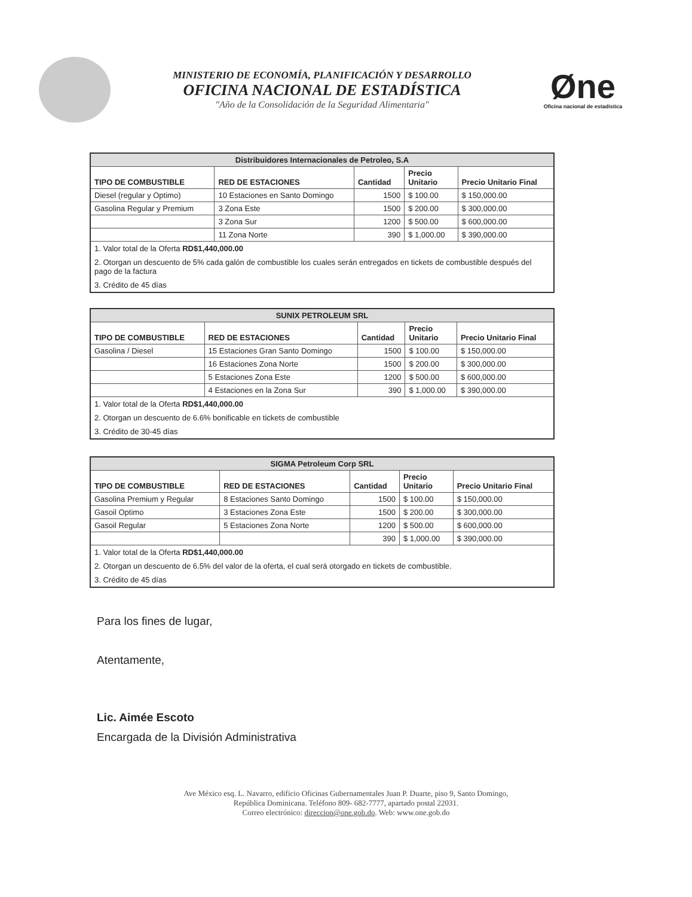MINISTERIO DE ECONOMÍA, PLANIFICACIÓN Y DESARROLLO
OFICINA NACIONAL DE ESTADÍSTICA
"Año de la Consolidación de la Seguridad Alimentaria"
Øne
Oficina nacional de estadística
| Distribuidores Internacionales de Petroleo, S.A | | | | |
| --- | --- | --- | --- | --- |
| TIPO DE COMBUSTIBLE | RED DE ESTACIONES | Cantidad | Precio Unitario | Precio Unitario Final |
| Diesel (regular y Optimo) | 10 Estaciones en Santo Domingo | 1500 | $ 100.00 | $ 150,000.00 |
| Gasolina Regular y Premium | 3 Zona Este | 1500 | $ 200.00 | $ 300,000.00 |
| | 3 Zona Sur | 1200 | $ 500.00 | $ 600,000.00 |
| | 11 Zona Norte | 390 | $ 1,000.00 | $ 390,000.00 |
| 1. Valor total de la Oferta RD$1,440,000.00 | | | | |
| 2. Otorgan un descuento de 5% cada galón de combustible los cuales serán entregados en tickets de combustible después del pago de la factura | | | | |
| 3. Crédito de 45 días | | | | |
| SUNIX PETROLEUM SRL | | | | |
| --- | --- | --- | --- | --- |
| TIPO DE COMBUSTIBLE | RED DE ESTACIONES | Cantidad | Precio Unitario | Precio Unitario Final |
| Gasolina / Diesel | 15 Estaciones Gran Santo Domingo | 1500 | $ 100.00 | $ 150,000.00 |
| | 16 Estaciones Zona Norte | 1500 | $ 200.00 | $ 300,000.00 |
| | 5 Estaciones Zona Este | 1200 | $ 500.00 | $ 600,000.00 |
| | 4 Estaciones en la Zona Sur | 390 | $ 1,000.00 | $ 390,000.00 |
| 1. Valor total de la Oferta RD$1,440,000.00 | | | | |
| 2. Otorgan un descuento de 6.6% bonificable en tickets de combustible | | | | |
| 3. Crédito de 30-45 días | | | | |
| SIGMA Petroleum Corp SRL | | | | |
| --- | --- | --- | --- | --- |
| TIPO DE COMBUSTIBLE | RED DE ESTACIONES | Cantidad | Precio Unitario | Precio Unitario Final |
| Gasolina Premium y Regular | 8 Estaciones Santo Domingo | 1500 | $ 100.00 | $ 150,000.00 |
| Gasoil Optimo | 3 Estaciones Zona Este | 1500 | $ 200.00 | $ 300,000.00 |
| Gasoil Regular | 5 Estaciones Zona Norte | 1200 | $ 500.00 | $ 600,000.00 |
| | | 390 | $ 1,000.00 | $ 390,000.00 |
| 1. Valor total de la Oferta RD$1,440,000.00 | | | | |
| 2. Otorgan un descuento de 6.5% del valor de la oferta, el cual será otorgado en tickets de combustible. | | | | |
| 3. Crédito de 45 días | | | | |
Para los fines de lugar,
Atentamente,
Lic. Aimée Escoto
Encargada de la División Administrativa
Ave México esq. L. Navarro, edificio Oficinas Gubernamentales Juan P. Duarte, piso 9, Santo Domingo,
República Dominicana. Teléfono 809- 682-7777, apartado postal 22031.
Correo electrónico: direccion@one.gob.do. Web: www.one.gob.do